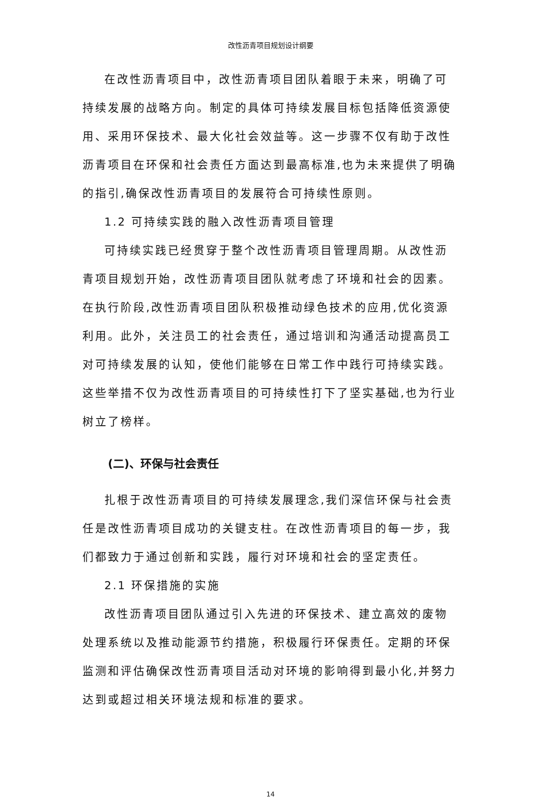改性沥青项目规划设计纲要
在改性沥青项目中，改性沥青项目团队着眼于未来，明确了可持续发展的战略方向。制定的具体可持续发展目标包括降低资源使用、采用环保技术、最大化社会效益等。这一步骤不仅有助于改性沥青项目在环保和社会责任方面达到最高标准,也为未来提供了明确的指引,确保改性沥青项目的发展符合可持续性原则。
1.2 可持续实践的融入改性沥青项目管理
可持续实践已经贯穿于整个改性沥青项目管理周期。从改性沥青项目规划开始，改性沥青项目团队就考虑了环境和社会的因素。在执行阶段,改性沥青项目团队积极推动绿色技术的应用,优化资源利用。此外，关注员工的社会责任，通过培训和沟通活动提高员工对可持续发展的认知，使他们能够在日常工作中践行可持续实践。这些举措不仅为改性沥青项目的可持续性打下了坚实基础,也为行业树立了榜样。
(二)、环保与社会责任
扎根于改性沥青项目的可持续发展理念,我们深信环保与社会责任是改性沥青项目成功的关键支柱。在改性沥青项目的每一步，我们都致力于通过创新和实践，履行对环境和社会的坚定责任。
2.1 环保措施的实施
改性沥青项目团队通过引入先进的环保技术、建立高效的废物处理系统以及推动能源节约措施，积极履行环保责任。定期的环保监测和评估确保改性沥青项目活动对环境的影响得到最小化,并努力达到或超过相关环境法规和标准的要求。
14